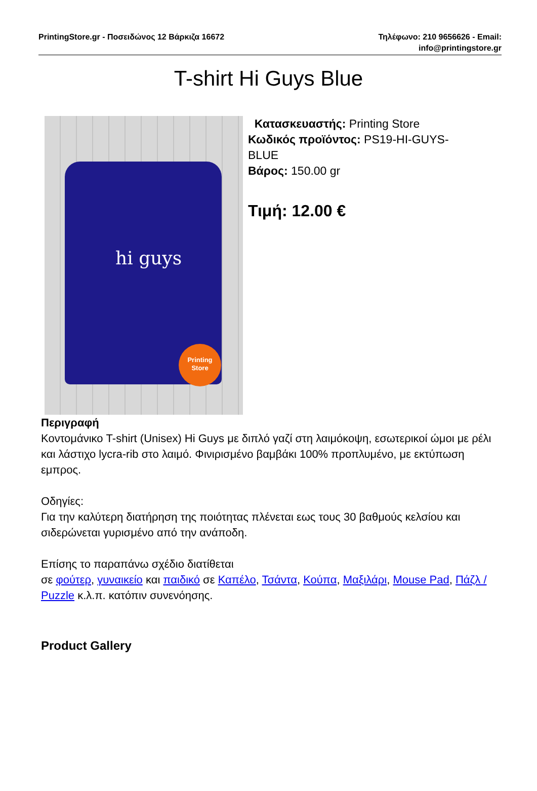PrintingStore.gr - Ποσειδώνος 12 Βάρκιζα 16672
Τηλέφωνο: 210 9656626 - Email:
info@printingstore.gr
T-shirt Hi Guys Blue
hi guys
Printing
Store
Κατασκευαστής: Printing Store
Κωδικός προϊόντος: PS19-HI-GUYS-
BLUE
Βάρος: 150.00 gr
Τιμή: 12.00 €
Περιγραφή
Κοντομάνικο T-shirt (Unisex) Hi Guys με διπλό γαζί στη λαιμόκοψη, εσωτερικοί ώμοι με ρέλι και λάστιχο lycra-rib στο λαιμό. Φινιρισμένο βαμβάκι 100% προπλυμένο, με εκτύπωση εμπρος.
Οδηγίες:
Για την καλύτερη διατήρηση της ποιότητας πλένεται εως τους 30 βαθμούς κελσίου και σιδερώνεται γυρισμένο από την ανάποδη.
Επίσης το παραπάνω σχέδιο διατίθεται
σε φούτερ, γυναικείο και παιδικό σε Καπέλο, Τσάντα, Κούπα, Μαξιλάρι, Mouse Pad, Πάζλ / Puzzle κ.λ.π. κατόπιν συνενόησης.
Product Gallery